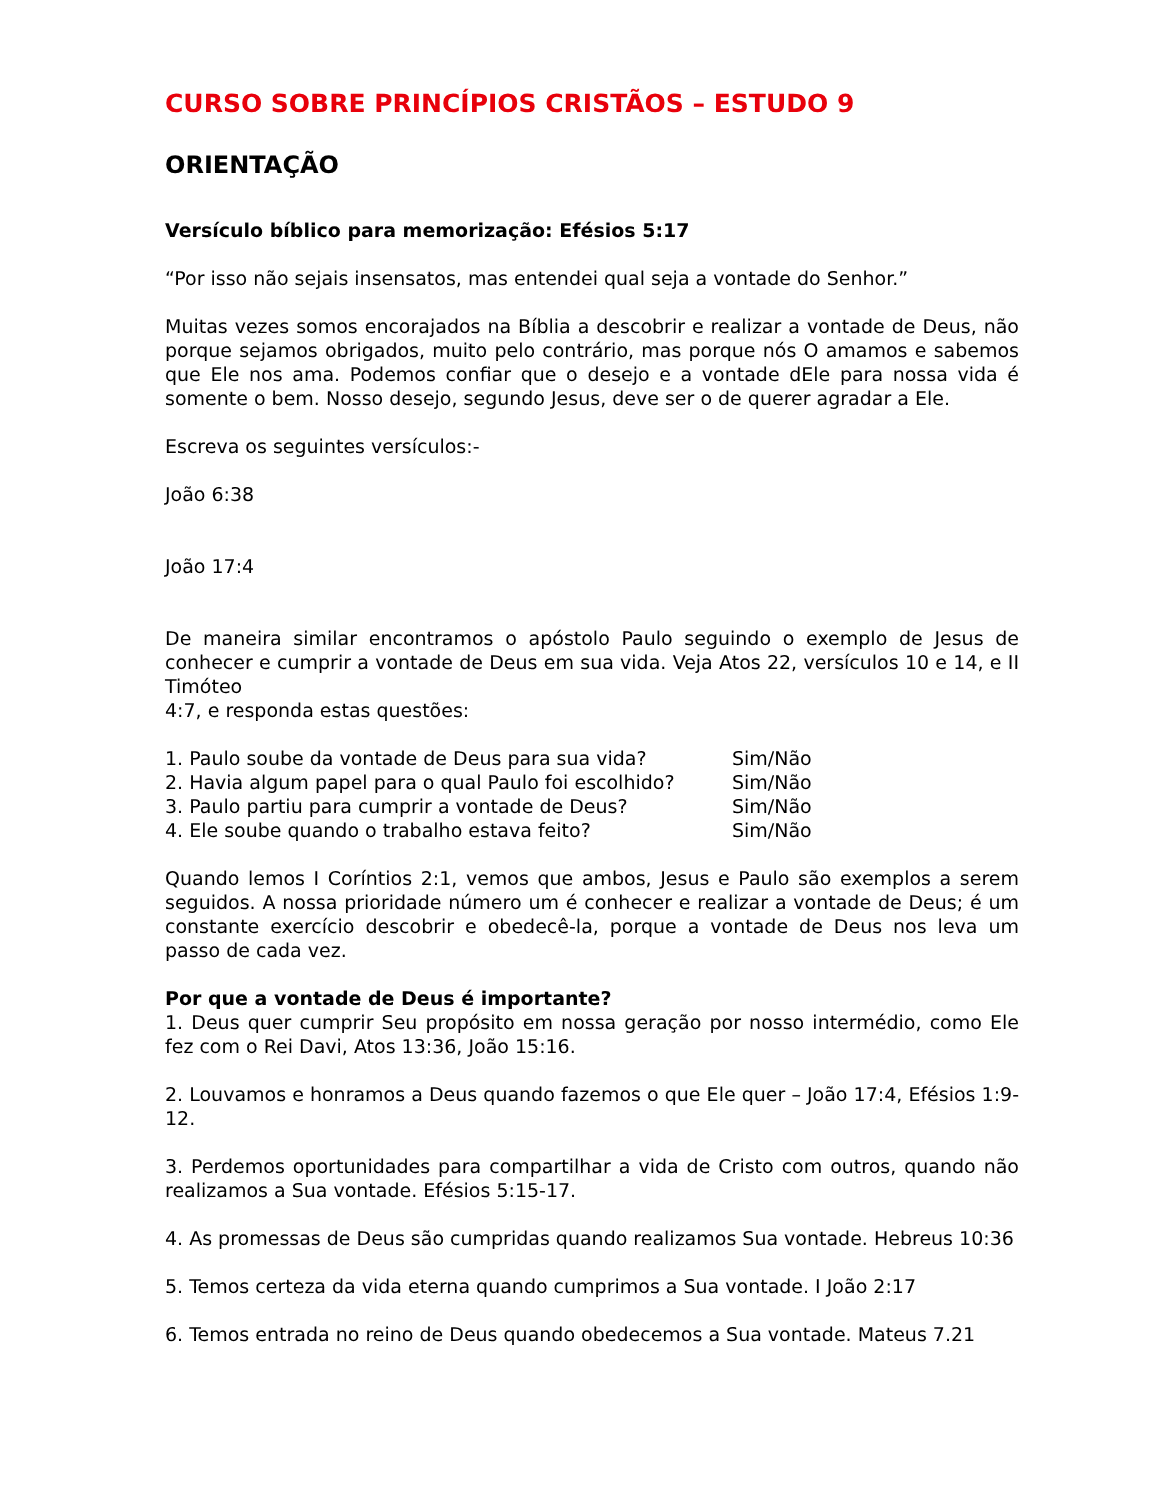CURSO SOBRE PRINCÍPIOS CRISTÃOS – ESTUDO 9
ORIENTAÇÃO
Versículo bíblico para memorização: Efésios 5:17
“Por isso não sejais insensatos, mas entendei qual seja a vontade do Senhor.”
Muitas vezes somos encorajados na Bíblia a descobrir e realizar a vontade de Deus, não porque sejamos obrigados, muito pelo contrário, mas porque nós O amamos e sabemos que Ele nos ama. Podemos confiar que o desejo e a vontade dEle para nossa vida é somente o bem. Nosso desejo, segundo Jesus, deve ser o de querer agradar a Ele.
Escreva os seguintes versículos:-
João 6:38
João 17:4
De maneira similar encontramos o apóstolo Paulo seguindo o exemplo de Jesus de conhecer e cumprir a vontade de Deus em sua vida. Veja Atos 22, versículos 10 e 14, e II Timóteo
4:7, e responda estas questões:
| 1. Paulo soube da vontade de Deus para sua vida? | Sim/Não |
| 2. Havia algum papel para o qual Paulo foi escolhido? | Sim/Não |
| 3. Paulo partiu para cumprir a vontade de Deus? | Sim/Não |
| 4. Ele soube quando o trabalho estava feito? | Sim/Não |
Quando lemos I Coríntios 2:1, vemos que ambos, Jesus e Paulo são exemplos a serem seguidos. A nossa prioridade número um é conhecer e realizar a vontade de Deus; é um constante exercício descobrir e obedecê-la, porque a vontade de Deus nos leva um passo de cada vez.
Por que a vontade de Deus é importante?
1. Deus quer cumprir Seu propósito em nossa geração por nosso intermédio, como Ele fez com o Rei Davi, Atos 13:36, João 15:16.
2. Louvamos e honramos a Deus quando fazemos o que Ele quer – João 17:4, Efésios 1:9-12.
3. Perdemos oportunidades para compartilhar a vida de Cristo com outros, quando não realizamos a Sua vontade. Efésios 5:15-17.
4. As promessas de Deus são cumpridas quando realizamos Sua vontade. Hebreus 10:36
5. Temos certeza da vida eterna quando cumprimos a Sua vontade. I João 2:17
6. Temos entrada no reino de Deus quando obedecemos a Sua vontade. Mateus 7.21